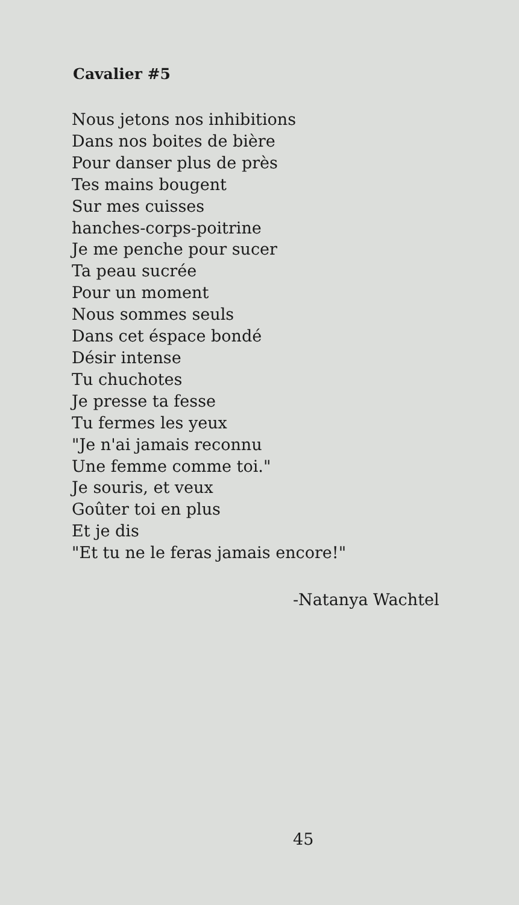Cavalier #5
Nous jetons nos inhibitions
Dans nos boites de bière
Pour danser plus de près
Tes mains bougent
Sur mes cuisses
hanches-corps-poitrine
Je me penche pour sucer
Ta peau sucrée
Pour un moment
Nous sommes seuls
Dans cet éspace bondé
Désir intense
Tu chuchotes
Je presse ta fesse
Tu fermes les yeux
"Je n'ai jamais reconnu
Une femme comme toi."
Je souris, et veux
Goûter toi en plus
Et je dis
"Et tu ne le feras jamais encore!"
-Natanya Wachtel
45